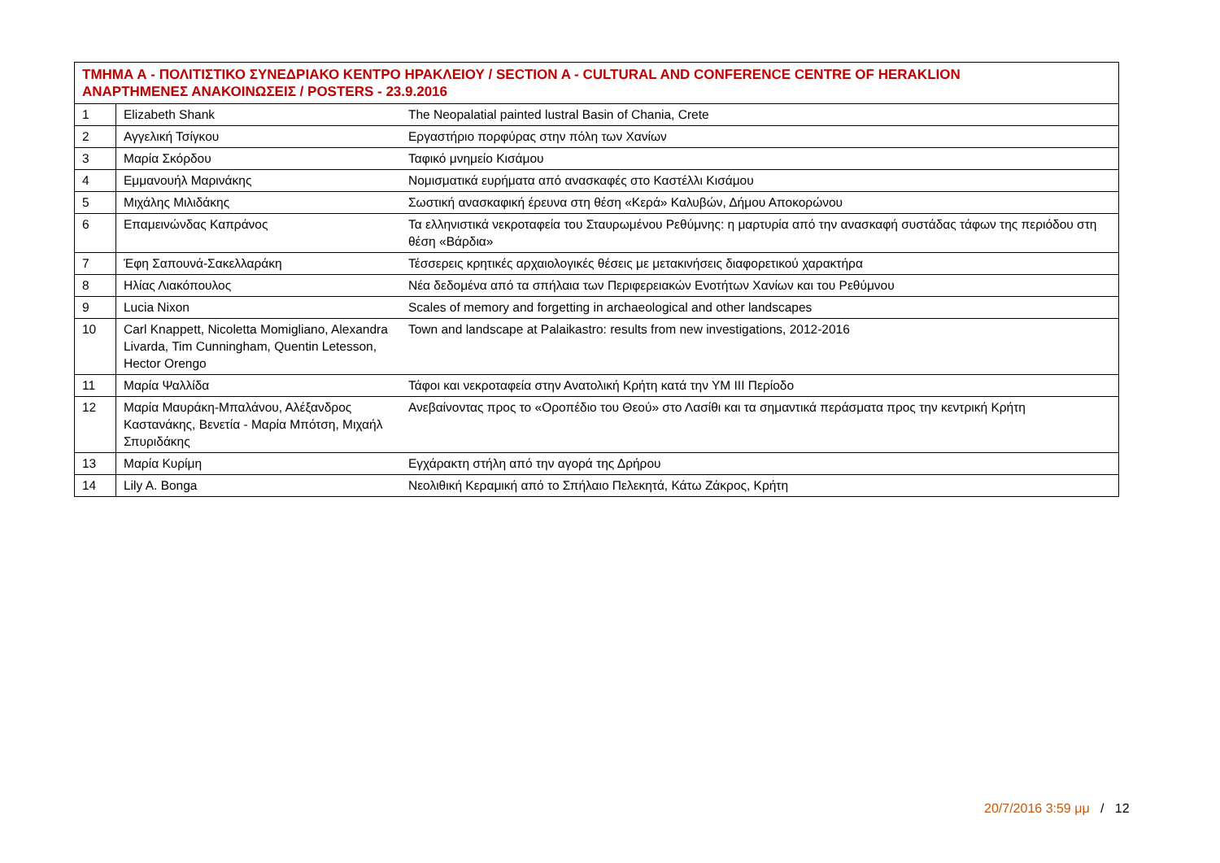| ΤΜΗΜΑ Α - ΠΟΛΙΤΙΣΤΙΚΟ ΣΥΝΕΔΡΙΑΚΟ ΚΕΝΤΡΟ ΗΡΑΚΛΕΙΟΥ / SECTION A - CULTURAL AND CONFERENCE CENTRE OF HERAKLION ΑΝΑΡΤΗΜΕΝΕΣ ΑΝΑΚΟΙΝΩΣΕΙΣ / POSTERS - 23.9.2016 | | |
| --- | --- | --- |
| 1 | Elizabeth Shank | The Neopalatial painted lustral Basin of Chania, Crete |
| 2 | Αγγελική Τσίγκου | Εργαστήριο πορφύρας στην πόλη των Χανίων |
| 3 | Μαρία Σκόρδου | Ταφικό μνημείο Κισάμου |
| 4 | Εμμανουήλ Μαρινάκης | Νομισματικά ευρήματα από ανασκαφές στο Καστέλλι Κισάμου |
| 5 | Μιχάλης Μιλιδάκης | Σωστική ανασκαφική έρευνα στη θέση «Κερά» Καλυβών, Δήμου Αποκορώνου |
| 6 | Επαμεινώνδας Καπράνος | Τα ελληνιστικά νεκροταφεία του Σταυρωμένου Ρεθύμνης: η μαρτυρία από την ανασκαφή συστάδας τάφων της περιόδου στη θέση «Βάρδια» |
| 7 | Έφη Σαπουνά-Σακελλαράκη | Τέσσερεις κρητικές αρχαιολογικές θέσεις με μετακινήσεις διαφορετικού χαρακτήρα |
| 8 | Ηλίας Λιακόπουλος | Νέα δεδομένα από τα σπήλαια των Περιφερειακών Ενοτήτων Χανίων και του Ρεθύμνου |
| 9 | Lucia Nixon | Scales of memory and forgetting in archaeological and other landscapes |
| 10 | Carl Knappett, Nicoletta Momigliano, Alexandra Livarda, Tim Cunningham, Quentin Letesson, Hector Orengo | Town and landscape at Palaikastro: results from new investigations, 2012-2016 |
| 11 | Μαρία Ψαλλίδα | Τάφοι και νεκροταφεία στην Ανατολική Κρήτη κατά την ΥΜ ΙΙΙ Περίοδο |
| 12 | Μαρία Μαυράκη-Μπαλάνου, Αλέξανδρος Καστανάκης, Βενετία - Μαρία Μπότση, Μιχαήλ Σπυριδάκης | Ανεβαίνοντας προς το «Οροπέδιο του Θεού» στο Λασίθι και τα σημαντικά περάσματα προς την κεντρική Κρήτη |
| 13 | Μαρία Κυρίμη | Εγχάρακτη στήλη από την αγορά της Δρήρου |
| 14 | Lily A. Bonga | Νεολιθική Κεραμική από το Σπήλαιο Πελεκητά, Κάτω Ζάκρος, Κρήτη |
20/7/2016 3:59 μμ / 12